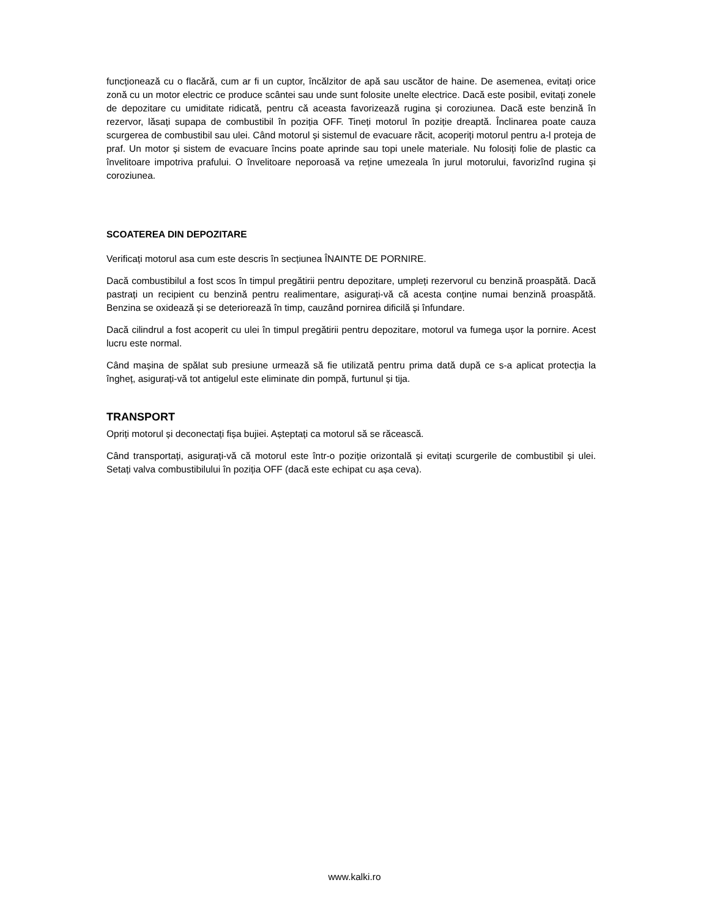funcționează cu o flacără, cum ar fi un cuptor, încălzitor de apă sau uscător de haine. De asemenea, evitați orice zonă cu un motor electric ce produce scântei sau unde sunt folosite unelte electrice. Dacă este posibil, evitați zonele de depozitare cu umiditate ridicată, pentru că aceasta favorizează rugina și coroziunea. Dacă este benzină în rezervor, lăsați supapa de combustibil în poziția OFF. Tineți motorul în poziție dreaptă. Înclinarea poate cauza scurgerea de combustibil sau ulei. Când motorul și sistemul de evacuare răcit, acoperiți motorul pentru a-l proteja de praf. Un motor și sistem de evacuare încins poate aprinde sau topi unele materiale. Nu folosiți folie de plastic ca învelitoare impotriva prafului. O învelitoare neporoasă va reține umezeala în jurul motorului, favorizînd rugina și coroziunea.
SCOATEREA DIN DEPOZITARE
Verificați motorul asa cum este descris în secțiunea ÎNAINTE DE PORNIRE.
Dacă combustibilul a fost scos în timpul pregătirii pentru depozitare, umpleți rezervorul cu benzină proaspătă. Dacă pastrați un recipient cu benzină pentru realimentare, asigurați-vă că acesta conține numai benzină proaspătă. Benzina se oxidează și se deteriorează în timp, cauzând pornirea dificilă și înfundare.
Dacă cilindrul a fost acoperit cu ulei în timpul pregătirii pentru depozitare, motorul va fumega ușor la pornire. Acest lucru este normal.
Când mașina de spălat sub presiune urmează să fie utilizată pentru prima dată după ce s-a aplicat protecția la îngheț, asigurați-vă tot antigelul este eliminate din pompă, furtunul și tija.
TRANSPORT
Opriți motorul și deconectați fișa bujiei. Așteptați ca motorul să se răcească.
Când transportați, asigurați-vă că motorul este într-o poziție orizontală și evitați scurgerile de combustibil și ulei. Setați valva combustibilului în poziția OFF (dacă este echipat cu așa ceva).
www.kalki.ro